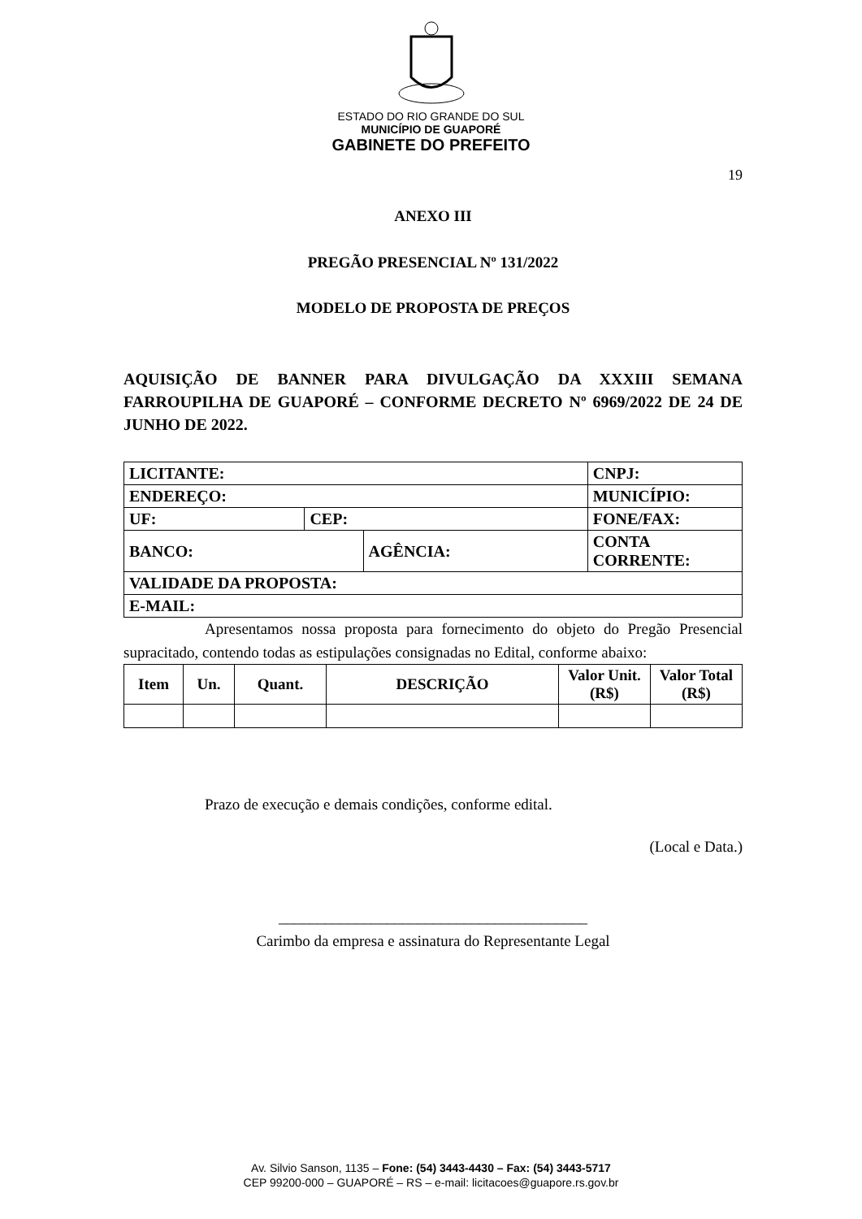ESTADO DO RIO GRANDE DO SUL
MUNICÍPIO DE GUAPORÉ
GABINETE DO PREFEITO
19
ANEXO III
PREGÃO PRESENCIAL Nº 131/2022
MODELO DE PROPOSTA DE PREÇOS
AQUISIÇÃO DE BANNER PARA DIVULGAÇÃO DA XXXIII SEMANA FARROUPILHA DE GUAPORÉ – CONFORME DECRETO Nº 6969/2022 DE 24 DE JUNHO DE 2022.
| LICITANTE: | | | | | CNPJ: |
| --- | --- | --- | --- | --- | --- |
| ENDEREÇO: | | | | MUNICÍPIO: | |
| UF: | CEP: | | FONE/FAX: | | |
| BANCO: | | AGÊNCIA: | | CONTA CORRENTE: | |
| VALIDADE DA PROPOSTA: | | | | | |
| E-MAIL: | | | | | |
Apresentamos nossa proposta para fornecimento do objeto do Pregão Presencial supracitado, contendo todas as estipulações consignadas no Edital, conforme abaixo:
| Item | Un. | Quant. | DESCRIÇÃO | Valor Unit. (R$) | Valor Total (R$) |
| --- | --- | --- | --- | --- | --- |
Prazo de execução e demais condições, conforme edital.
(Local e Data.)
________________________________________
Carimbo da empresa e assinatura do Representante Legal
Av. Silvio Sanson, 1135 – Fone: (54) 3443-4430 – Fax: (54) 3443-5717
CEP 99200-000 – GUAPORÉ – RS – e-mail: licitacoes@guapore.rs.gov.br